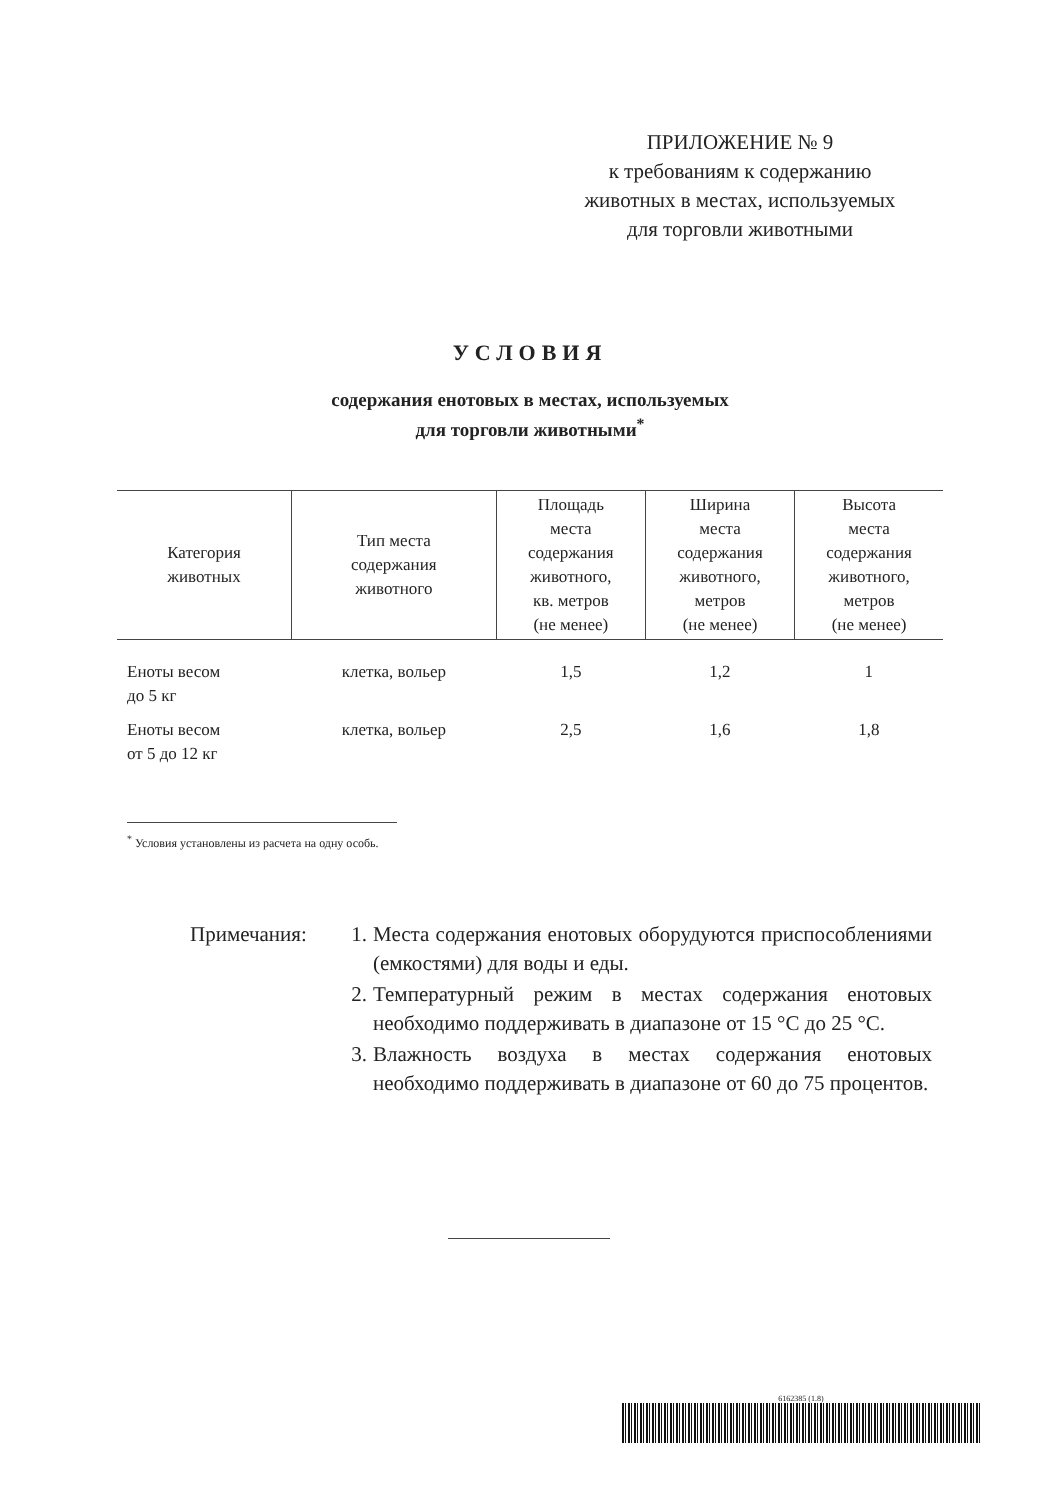ПРИЛОЖЕНИЕ № 9
к требованиям к содержанию
животных в местах, используемых
для торговли животными
УСЛОВИЯ
содержания енотовых в местах, используемых
для торговли животными<sup>*</sup>
| Категория животных | Тип места содержания животного | Площадь места содержания животного, кв. метров (не менее) | Ширина места содержания животного, метров (не менее) | Высота места содержания животного, метров (не менее) |
| --- | --- | --- | --- | --- |
| Еноты весом до 5 кг | клетка, вольер | 1,5 | 1,2 | 1 |
| Еноты весом от 5 до 12 кг | клетка, вольер | 2,5 | 1,6 | 1,8 |
<sup>*</sup> Условия установлены из расчета на одну особь.
Примечания: 1. Места содержания енотовых оборудуются приспособлениями (емкостями) для воды и еды.
2. Температурный режим в местах содержания енотовых необходимо поддерживать в диапазоне от 15 °С до 25 °С.
3. Влажность воздуха в местах содержания енотовых необходимо поддерживать в диапазоне от 60 до 75 процентов.
6162385 (1.8)